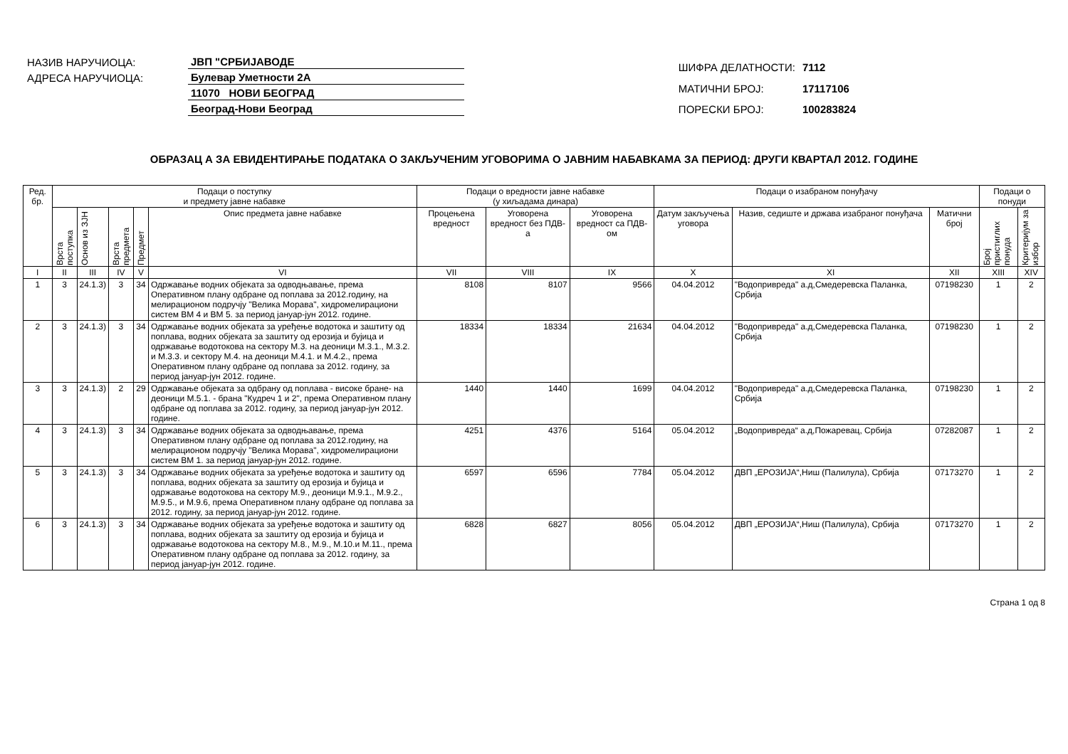| НАЗИВ НАРУЧИОЦА: | ЈВП "СРБИЈАВОДЕ |
| АДРЕСА НАРУЧИОЦА: | Булевар Уметности 2А |
| | 11070 НОВИ БЕОГРАД |
| | Београд-Нови Београд |
| ШИФРА ДЕЛАТНОСТИ: | 7112 |
| МАТИЧНИ БРОЈ: | 17117106 |
| ПОРЕСКИ БРОЈ: | 100283824 |
ОБРАЗАЦ А ЗА ЕВИДЕНТИРАЊЕ ПОДАТАКА О ЗАКЉУЧЕНИМ УГОВОРИМА О ЈАВНИМ НАБАВКАМА ЗА ПЕРИОД: ДРУГИ КВАРТАЛ 2012. ГОДИНЕ
| Ред. бр. | Подаци о поступку и предмету јавне набавке | | | | | Подаци о вредности јавне набавке (у хиљадама динара) | | | Подаци о изабраном понуђачу | | | Подаци о понуди | |
| --- | --- | --- | --- | --- | --- | --- | --- | --- | --- | --- | --- | --- | --- |
| | Врста поступка | Основ из ЗЈН | Врста предмета | Предмет | Опис предмета јавне набавке | Процењена вредност | Уговорена вредност без ПДВ-а | Уговорена вредност са ПДВ-ом | Датум закључења уговора | Назив, седиште и држава изабраног понуђача | Матични број | Број пристиглих понуда | Критеријум за избор |
| I | II | III | IV | V | VI | VII | VIII | IX | X | XI | XII | XIII | XIV |
| 1 | 3 | 24.1.3) | 3 | 34 | Одржавање водних објеката за одводњавање, према Оперативном плану одбране од поплава за 2012.годину, на мелирационом подручју "Велика Морава", хидромелирациони систем ВМ 4 и ВМ 5. за период јануар-јун 2012. године. | 8108 | 8107 | 9566 | 04.04.2012 | "Водопривреда" а.д,Смедеревска Паланка, Србија | 07198230 | 1 | 2 |
| 2 | 3 | 24.1.3) | 3 | 34 | Одржавање водних објеката за уређење водотока и заштиту од поплава, водних објеката за заштиту од ерозија и бујица и одржавање водотокова на сектору М.3. на деоници М.3.1., М.3.2. и М.3.3. и сектору М.4. на деоници М.4.1. и М.4.2., према Оперативном плану одбране од поплава за 2012. годину, за период јануар-јун 2012. године. | 18334 | 18334 | 21634 | 04.04.2012 | "Водопривреда" а.д,Смедеревска Паланка, Србија | 07198230 | 1 | 2 |
| 3 | 3 | 24.1.3) | 2 | 29 | Одржавање објеката за одбрану од поплава - високе бране- на деоници М.5.1. - брана "Кудреч 1 и 2", према Оперативном плану одбране од поплава за 2012. годину, за период јануар-јун 2012. године. | 1440 | 1440 | 1699 | 04.04.2012 | "Водопривреда" а.д,Смедеревска Паланка, Србија | 07198230 | 1 | 2 |
| 4 | 3 | 24.1.3) | 3 | 34 | Одржавање водних објеката за одводњавање, према Оперативном плану одбране од поплава за 2012.годину, на мелирационом подручју "Велика Морава", хидромелирациони систем ВМ 1. за период јануар-јун 2012. године. | 4251 | 4376 | 5164 | 05.04.2012 | „Водопривреда“ а.д,Пожаревац, Србија | 07282087 | 1 | 2 |
| 5 | 3 | 24.1.3) | 3 | 34 | Одржавање водних објеката за уређење водотока и заштиту од поплава, водних објеката за заштиту од ерозија и бујица и одржавање водотокова на сектору М.9., деоници М.9.1., М.9.2., М.9.5., и М.9.6, према Оперативном плану одбране од поплава за 2012. годину, за период јануар-јун 2012. године. | 6597 | 6596 | 7784 | 05.04.2012 | ДВП „ЕРОЗИЈА“,Ниш (Палилула), Србија | 07173270 | 1 | 2 |
| 6 | 3 | 24.1.3) | 3 | 34 | Одржавање водних објеката за уређење водотока и заштиту од поплава, водних објеката за заштиту од ерозија и бујица и одржавање водотокова на сектору М.8., М.9., М.10.и М.11., према Оперативном плану одбране од поплава за 2012. годину, за период јануар-јун 2012. године. | 6828 | 6827 | 8056 | 05.04.2012 | ДВП „ЕРОЗИЈА“,Ниш (Палилула), Србија | 07173270 | 1 | 2 |
Страна 1 од 8